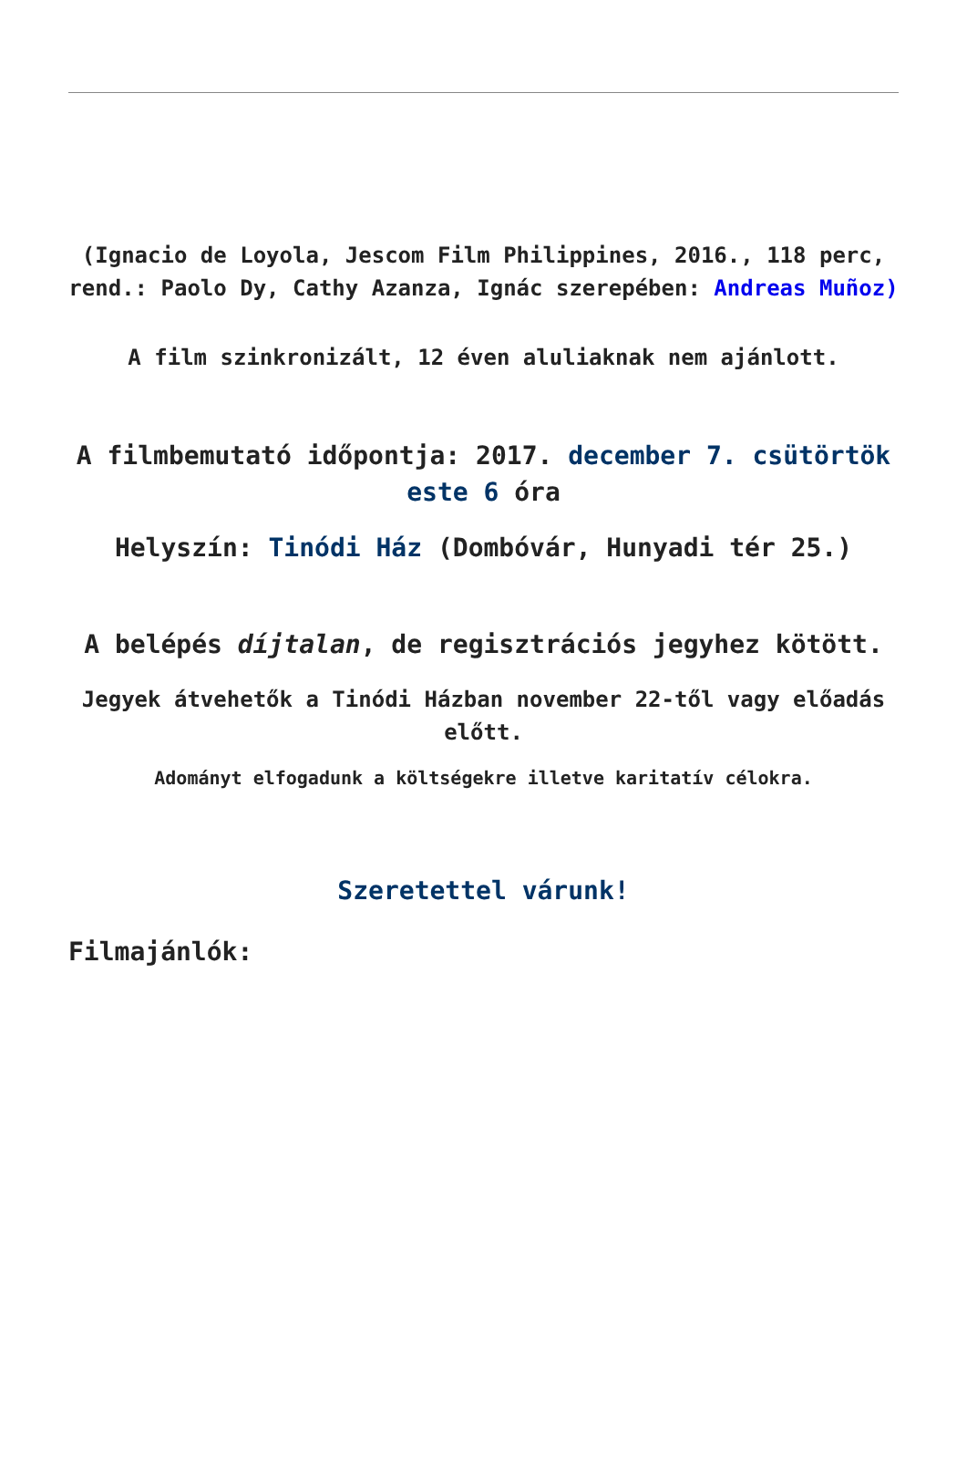(Ignacio de Loyola, Jescom Film Philippines, 2016., 118 perc, rend.: Paolo Dy, Cathy Azanza, Ignác szerepében: Andreas Muñoz)
A film szinkronizált, 12 éven aluliaknak nem ajánlott.
A filmbemutató időpontja: 2017. december 7. csütörtök este 6 óra
Helyszín: Tinódi Ház (Dombóvár, Hunyadi tér 25.)
A belépés díjtalan, de regisztrációs jegyhez kötött.
Jegyek átvehetők a Tinódi Házban november 22-től vagy előadás előtt.
Adományt elfogadunk a költségekre illetve karitatív célokra.
Szeretettel várunk!
Filmajánlók: